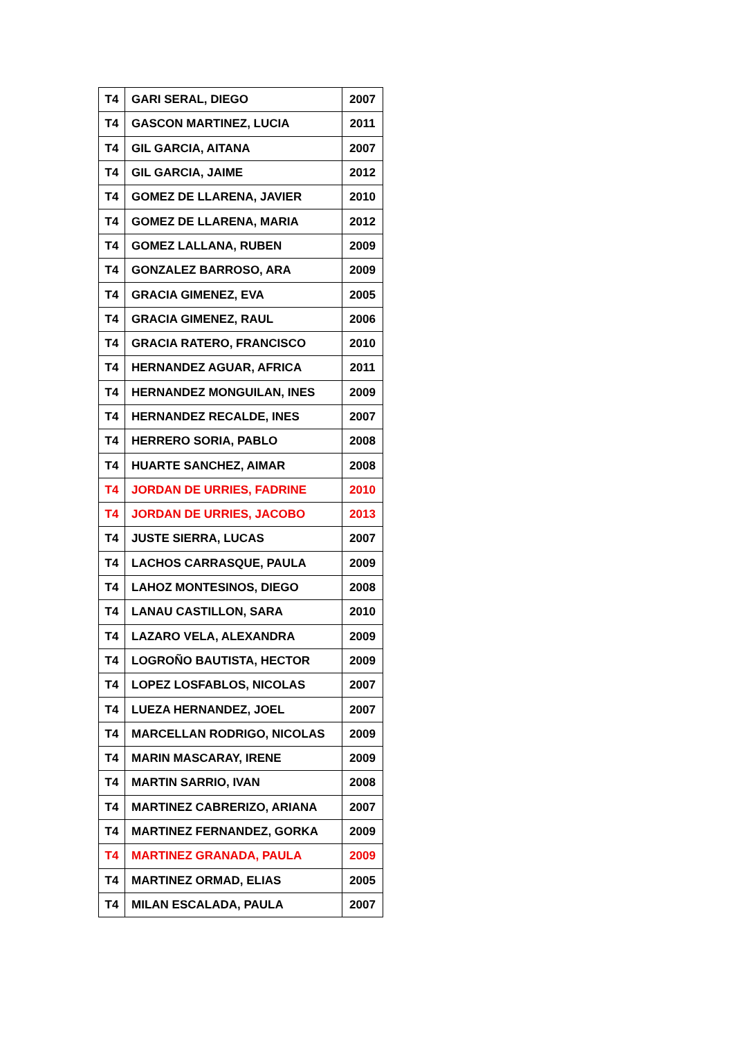| T4 | GARI SERAL, DIEGO | 2007 |
| T4 | GASCON MARTINEZ, LUCIA | 2011 |
| T4 | GIL GARCIA, AITANA | 2007 |
| T4 | GIL GARCIA, JAIME | 2012 |
| T4 | GOMEZ DE LLARENA, JAVIER | 2010 |
| T4 | GOMEZ DE LLARENA, MARIA | 2012 |
| T4 | GOMEZ LALLANA, RUBEN | 2009 |
| T4 | GONZALEZ BARROSO, ARA | 2009 |
| T4 | GRACIA GIMENEZ, EVA | 2005 |
| T4 | GRACIA GIMENEZ, RAUL | 2006 |
| T4 | GRACIA RATERO, FRANCISCO | 2010 |
| T4 | HERNANDEZ AGUAR, AFRICA | 2011 |
| T4 | HERNANDEZ MONGUILAN, INES | 2009 |
| T4 | HERNANDEZ RECALDE, INES | 2007 |
| T4 | HERRERO SORIA, PABLO | 2008 |
| T4 | HUARTE SANCHEZ, AIMAR | 2008 |
| T4 | JORDAN DE URRIES, FADRINE | 2010 |
| T4 | JORDAN DE URRIES, JACOBO | 2013 |
| T4 | JUSTE SIERRA, LUCAS | 2007 |
| T4 | LACHOS CARRASQUE, PAULA | 2009 |
| T4 | LAHOZ MONTESINOS, DIEGO | 2008 |
| T4 | LANAU CASTILLON, SARA | 2010 |
| T4 | LAZARO VELA, ALEXANDRA | 2009 |
| T4 | LOGROÑO BAUTISTA, HECTOR | 2009 |
| T4 | LOPEZ LOSFABLOS, NICOLAS | 2007 |
| T4 | LUEZA HERNANDEZ, JOEL | 2007 |
| T4 | MARCELLAN RODRIGO, NICOLAS | 2009 |
| T4 | MARIN MASCARAY, IRENE | 2009 |
| T4 | MARTIN SARRIO, IVAN | 2008 |
| T4 | MARTINEZ CABRERIZO, ARIANA | 2007 |
| T4 | MARTINEZ FERNANDEZ, GORKA | 2009 |
| T4 | MARTINEZ GRANADA, PAULA | 2009 |
| T4 | MARTINEZ ORMAD, ELIAS | 2005 |
| T4 | MILAN ESCALADA, PAULA | 2007 |